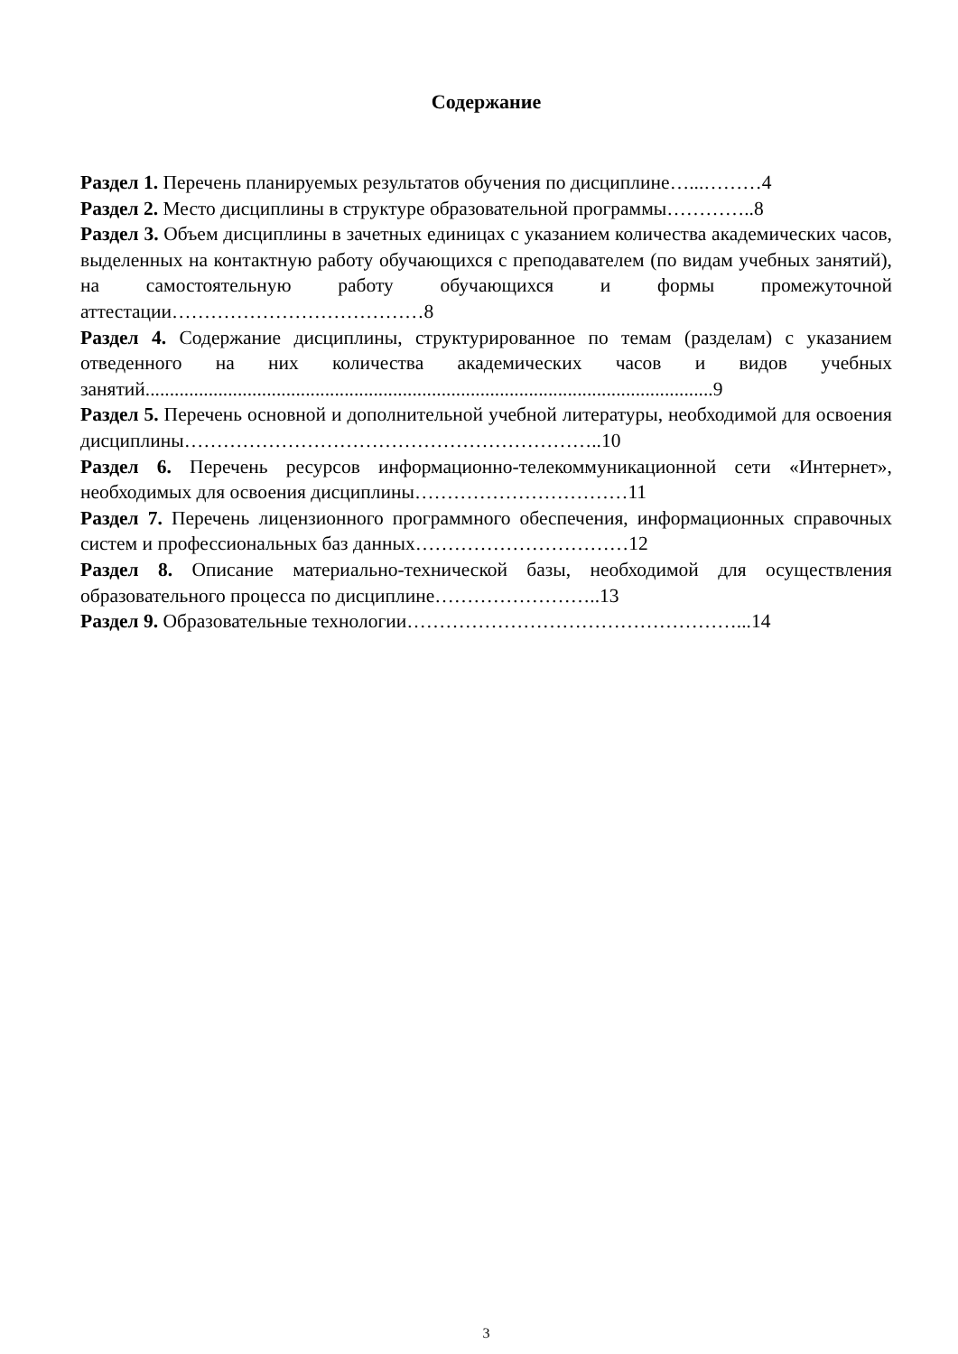Содержание
Раздел 1. Перечень планируемых результатов обучения по дисциплине…...………4
Раздел 2. Место дисциплины в структуре образовательной программы…………..8
Раздел 3. Объем дисциплины в зачетных единицах с указанием количества академических часов, выделенных на контактную работу обучающихся с преподавателем (по видам учебных занятий), на самостоятельную работу обучающихся и формы промежуточной аттестации…………………………………8
Раздел 4. Содержание дисциплины, структурированное по темам (разделам) с указанием отведенного на них количества академических часов и видов учебных занятий.....................................................................................................................9
Раздел 5. Перечень основной и дополнительной учебной литературы, необходимой для освоения дисциплины………………………………………………………..10
Раздел 6. Перечень ресурсов информационно-телекоммуникационной сети «Интернет», необходимых для освоения дисциплины……………………………11
Раздел 7. Перечень лицензионного программного обеспечения, информационных справочных систем и профессиональных баз данных……………………………12
Раздел 8. Описание материально-технической базы, необходимой для осуществления образовательного процесса по дисциплине……………………..13
Раздел 9. Образовательные технологии……………………………………………...14
3